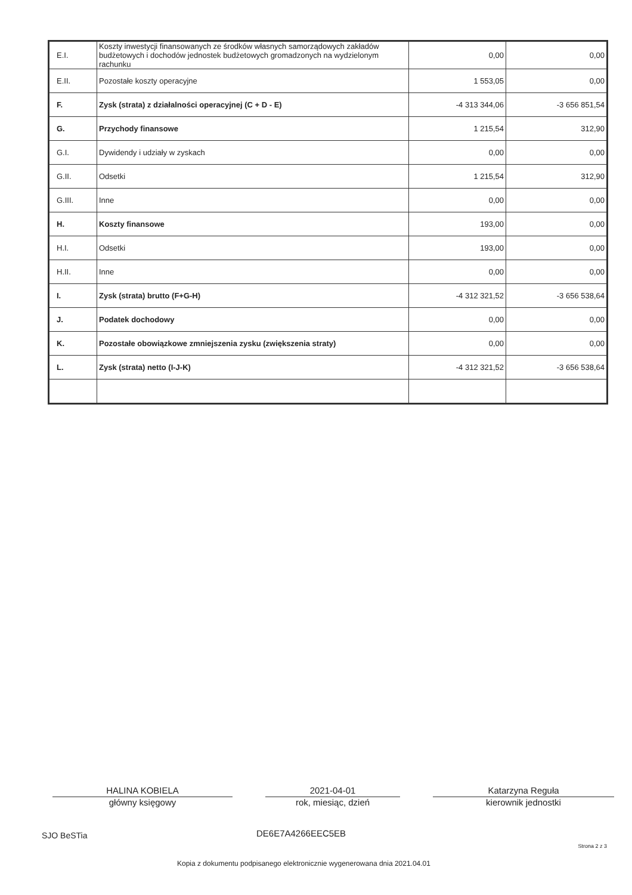| E.I. | Koszty inwestycji finansowanych ze środków własnych samorządowych zakładów budżetowych i dochodów jednostek budżetowych gromadzonych na wydzielonym rachunku | 0,00 | 0,00 |
| E.II. | Pozostałe koszty operacyjne | 1 553,05 | 0,00 |
| F. | Zysk (strata) z działalności operacyjnej (C + D - E) | -4 313 344,06 | -3 656 851,54 |
| G. | Przychody finansowe | 1 215,54 | 312,90 |
| G.I. | Dywidendy i udziały w zyskach | 0,00 | 0,00 |
| G.II. | Odsetki | 1 215,54 | 312,90 |
| G.III. | Inne | 0,00 | 0,00 |
| H. | Koszty finansowe | 193,00 | 0,00 |
| H.I. | Odsetki | 193,00 | 0,00 |
| H.II. | Inne | 0,00 | 0,00 |
| I. | Zysk (strata) brutto (F+G-H) | -4 312 321,52 | -3 656 538,64 |
| J. | Podatek dochodowy | 0,00 | 0,00 |
| K. | Pozostałe obowiązkowe zmniejszenia zysku (zwiększenia straty) | 0,00 | 0,00 |
| L. | Zysk (strata) netto (I-J-K) | -4 312 321,52 | -3 656 538,64 |
HALINA KOBIELA
główny księgowy
2021-04-01
rok, miesiąc, dzień
Katarzyna Reguła
kierownik jednostki
SJO BeSTia DE6E7A4266EEC5EB
Strona 2 z 3
Kopia z dokumentu podpisanego elektronicznie wygenerowana dnia 2021.04.01